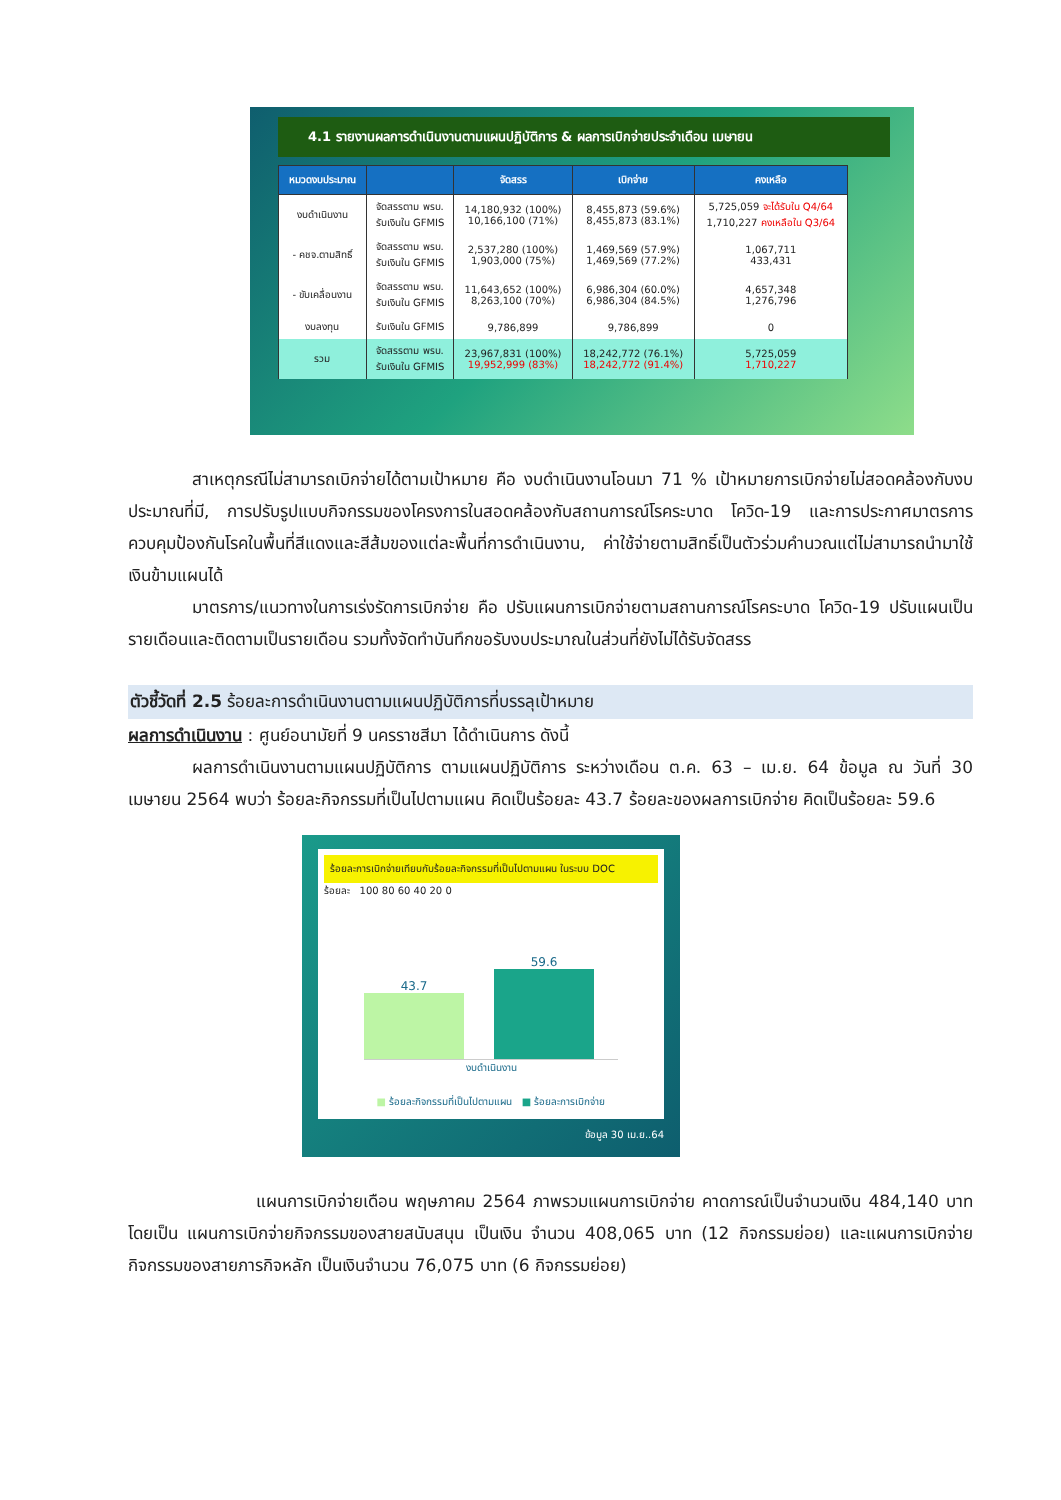4.1 รายงานผลการดำเนินงานตามแผนปฏิบัติการ & ผลการเบิกจ่ายประจำเดือน เมษายน
| หมวดงบประมาณ | | จัดสรร | เบิกจ่าย | คงเหลือ |
| --- | --- | --- | --- | --- |
| งบดำเนินงาน | จัดสรรตาม พรบ. รับเงินใน GFMIS | 14,180,932 (100%) 10,166,100 (71%) | 8,455,873 (59.6%) 8,455,873 (83.1%) | 5,725,059 จะได้รับใน Q4/64 1,710,227 คงเหลือใน Q3/64 |
| - คชจ.ตามสิทธิ์ | จัดสรรตาม พรบ. รับเงินใน GFMIS | 2,537,280 (100%) 1,903,000 (75%) | 1,469,569 (57.9%) 1,469,569 (77.2%) | 1,067,711 433,431 |
| - ขับเคลื่อนงาน | จัดสรรตาม พรบ. รับเงินใน GFMIS | 11,643,652 (100%) 8,263,100 (70%) | 6,986,304 (60.0%) 6,986,304 (84.5%) | 4,657,348 1,276,796 |
| งบลงทุน | รับเงินใน GFMIS | 9,786,899 | 9,786,899 | 0 |
| รวม | จัดสรรตาม พรบ. รับเงินใน GFMIS | 23,967,831 (100%) 19,952,999 (83%) | 18,242,772 (76.1%) 18,242,772 (91.4%) | 5,725,059 1,710,227 |
สาเหตุกรณีไม่สามารถเบิกจ่ายได้ตามเป้าหมาย คือ งบดำเนินงานโอนมา 71 % เป้าหมายการเบิกจ่ายไม่สอดคล้องกับงบประมาณที่มี, การปรับรูปแบบกิจกรรมของโครงการในสอดคล้องกับสถานการณ์โรคระบาด โควิด-19 และการประกาศมาตรการควบคุมป้องกันโรคในพื้นที่สีแดงและสีส้มของแต่ละพื้นที่การดำเนินงาน, ค่าใช้จ่ายตามสิทธิ์เป็นตัวร่วมคำนวณแต่ไม่สามารถนำมาใช้เงินข้ามแผนได้
มาตรการ/แนวทางในการเร่งรัดการเบิกจ่าย คือ ปรับแผนการเบิกจ่ายตามสถานการณ์โรคระบาด โควิด-19 ปรับแผนเป็นรายเดือนและติดตามเป็นรายเดือน รวมทั้งจัดทำบันทึกขอรับงบประมาณในส่วนที่ยังไม่ได้รับจัดสรร
ตัวชี้วัดที่ 2.5 ร้อยละการดำเนินงานตามแผนปฏิบัติการที่บรรลุเป้าหมาย
ผลการดำเนินงาน : ศูนย์อนามัยที่ 9 นครราชสีมา ได้ดำเนินการ ดังนี้
ผลการดำเนินงานตามแผนปฏิบัติการ ตามแผนปฏิบัติการ ระหว่างเดือน ต.ค. 63 – เม.ย. 64 ข้อมูล ณ วันที่ 30 เมษายน 2564 พบว่า ร้อยละกิจกรรมที่เป็นไปตามแผน คิดเป็นร้อยละ 43.7 ร้อยละของผลการเบิกจ่าย คิดเป็นร้อยละ 59.6
ร้อยละการเบิกจ่ายเทียบกับร้อยละกิจกรรมที่เป็นไปตามแผน ในระบบ DOC
ร้อยละ 100 80 60 40 20 0
43.7
59.6
งบดำเนินงาน
■ ร้อยละกิจกรรมที่เป็นไปตามแผน ■ ร้อยละการเบิกจ่าย
ข้อมูล 30 เม.ย..64
แผนการเบิกจ่ายเดือน พฤษภาคม 2564 ภาพรวมแผนการเบิกจ่าย คาดการณ์เป็นจำนวนเงิน 484,140 บาท โดยเป็น แผนการเบิกจ่ายกิจกรรมของสายสนับสนุน เป็นเงิน จำนวน 408,065 บาท (12 กิจกรรมย่อย) และแผนการเบิกจ่ายกิจกรรมของสายภารกิจหลัก เป็นเงินจำนวน 76,075 บาท (6 กิจกรรมย่อย)